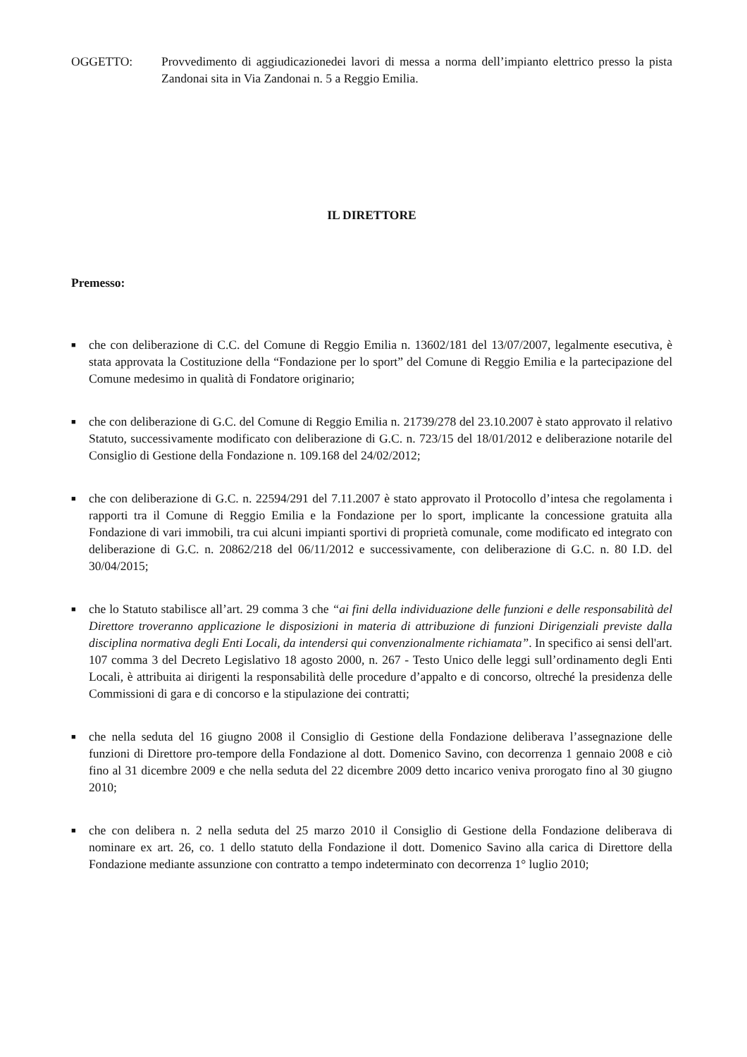OGGETTO: Provvedimento di aggiudicazionedei lavori di messa a norma dell’impianto elettrico presso la pista Zandonai sita in Via Zandonai n. 5 a Reggio Emilia.
IL DIRETTORE
Premesso:
■ che con deliberazione di C.C. del Comune di Reggio Emilia n. 13602/181 del 13/07/2007, legalmente esecutiva, è stata approvata la Costituzione della “Fondazione per lo sport” del Comune di Reggio Emilia e la partecipazione del Comune medesimo in qualità di Fondatore originario;
■ che con deliberazione di G.C. del Comune di Reggio Emilia n. 21739/278 del 23.10.2007 è stato approvato il relativo Statuto, successivamente modificato con deliberazione di G.C. n. 723/15 del 18/01/2012 e deliberazione notarile del Consiglio di Gestione della Fondazione n. 109.168 del 24/02/2012;
■ che con deliberazione di G.C. n. 22594/291 del 7.11.2007 è stato approvato il Protocollo d’intesa che regolamenta i rapporti tra il Comune di Reggio Emilia e la Fondazione per lo sport, implicante la concessione gratuita alla Fondazione di vari immobili, tra cui alcuni impianti sportivi di proprietà comunale, come modificato ed integrato con deliberazione di G.C. n. 20862/218 del 06/11/2012 e successivamente, con deliberazione di G.C. n. 80 I.D. del 30/04/2015;
■ che lo Statuto stabilisce all’art. 29 comma 3 che “ai fini della individuazione delle funzioni e delle responsabilità del Direttore troveranno applicazione le disposizioni in materia di attribuzione di funzioni Dirigenziali previste dalla disciplina normativa degli Enti Locali, da intendersi qui convenzionalmente richiamata”. In specifico ai sensi dell'art. 107 comma 3 del Decreto Legislativo 18 agosto 2000, n. 267 - Testo Unico delle leggi sull’ordinamento degli Enti Locali, è attribuita ai dirigenti la responsabilità delle procedure d’appalto e di concorso, oltreché la presidenza delle Commissioni di gara e di concorso e la stipulazione dei contratti;
■ che nella seduta del 16 giugno 2008 il Consiglio di Gestione della Fondazione deliberava l’assegnazione delle funzioni di Direttore pro-tempore della Fondazione al dott. Domenico Savino, con decorrenza 1 gennaio 2008 e ciò fino al 31 dicembre 2009 e che nella seduta del 22 dicembre 2009 detto incarico veniva prorogato fino al 30 giugno 2010;
■ che con delibera n. 2 nella seduta del 25 marzo 2010 il Consiglio di Gestione della Fondazione deliberava di nominare ex art. 26, co. 1 dello statuto della Fondazione il dott. Domenico Savino alla carica di Direttore della Fondazione mediante assunzione con contratto a tempo indeterminato con decorrenza 1° luglio 2010;